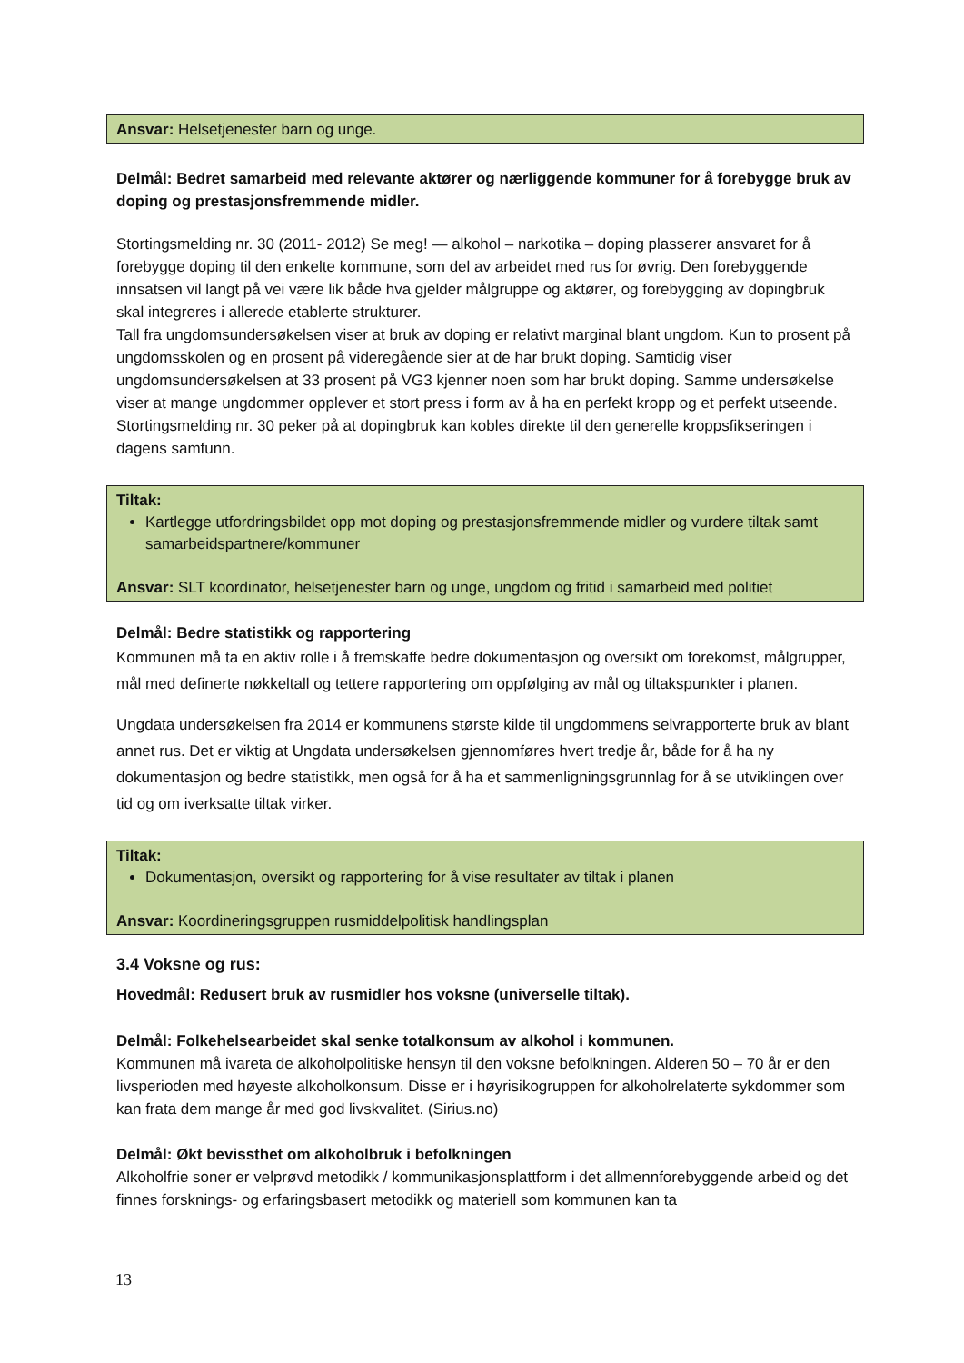Ansvar: Helsetjenester barn og unge.
Delmål: Bedret samarbeid med relevante aktører og nærliggende kommuner for å forebygge bruk av doping og prestasjonsfremmende midler.
Stortingsmelding nr. 30 (2011- 2012) Se meg! — alkohol – narkotika – doping plasserer ansvaret for å forebygge doping til den enkelte kommune, som del av arbeidet med rus for øvrig. Den forebyggende innsatsen vil langt på vei være lik både hva gjelder målgruppe og aktører, og forebygging av dopingbruk skal integreres i allerede etablerte strukturer.
Tall fra ungdomsundersøkelsen viser at bruk av doping er relativt marginal blant ungdom. Kun to prosent på ungdomsskolen og en prosent på videregående sier at de har brukt doping. Samtidig viser ungdomsundersøkelsen at 33 prosent på VG3 kjenner noen som har brukt doping. Samme undersøkelse viser at mange ungdommer opplever et stort press i form av å ha en perfekt kropp og et perfekt utseende. Stortingsmelding nr. 30 peker på at dopingbruk kan kobles direkte til den generelle kroppsfikseringen i dagens samfunn.
Tiltak:
Kartlegge utfordringsbildet opp mot doping og prestasjonsfremmende midler og vurdere tiltak samt samarbeidspartnere/kommuner
Ansvar: SLT koordinator, helsetjenester barn og unge, ungdom og fritid i samarbeid med politiet
Delmål: Bedre statistikk og rapportering
Kommunen må ta en aktiv rolle i å fremskaffe bedre dokumentasjon og oversikt om forekomst, målgrupper, mål med definerte nøkkeltall og tettere rapportering om oppfølging av mål og tiltakspunkter i planen.
Ungdata undersøkelsen fra 2014 er kommunens største kilde til ungdommens selvrapporterte bruk av blant annet rus. Det er viktig at Ungdata undersøkelsen gjennomføres hvert tredje år, både for å ha ny dokumentasjon og bedre statistikk, men også for å ha et sammenligningsgrunnlag for å se utviklingen over tid og om iverksatte tiltak virker.
Tiltak:
Dokumentasjon, oversikt og rapportering for å vise resultater av tiltak i planen
Ansvar: Koordineringsgruppen rusmiddelpolitisk handlingsplan
3.4 Voksne og rus:
Hovedmål: Redusert bruk av rusmidler hos voksne (universelle tiltak).
Delmål: Folkehelsearbeidet skal senke totalkonsum av alkohol i kommunen.
Kommunen må ivareta de alkoholpolitiske hensyn til den voksne befolkningen. Alderen 50 – 70 år er den livsperioden med høyeste alkoholkonsum. Disse er i høyrisikogruppen for alkoholrelaterte sykdommer som kan frata dem mange år med god livskvalitet. (Sirius.no)
Delmål: Økt bevissthet om alkoholbruk i befolkningen
Alkoholfrie soner er velprøvd metodikk / kommunikasjonsplattform i det allmennforebyggende arbeid og det finnes forsknings- og erfaringsbasert metodikk og materiell som kommunen kan ta
13